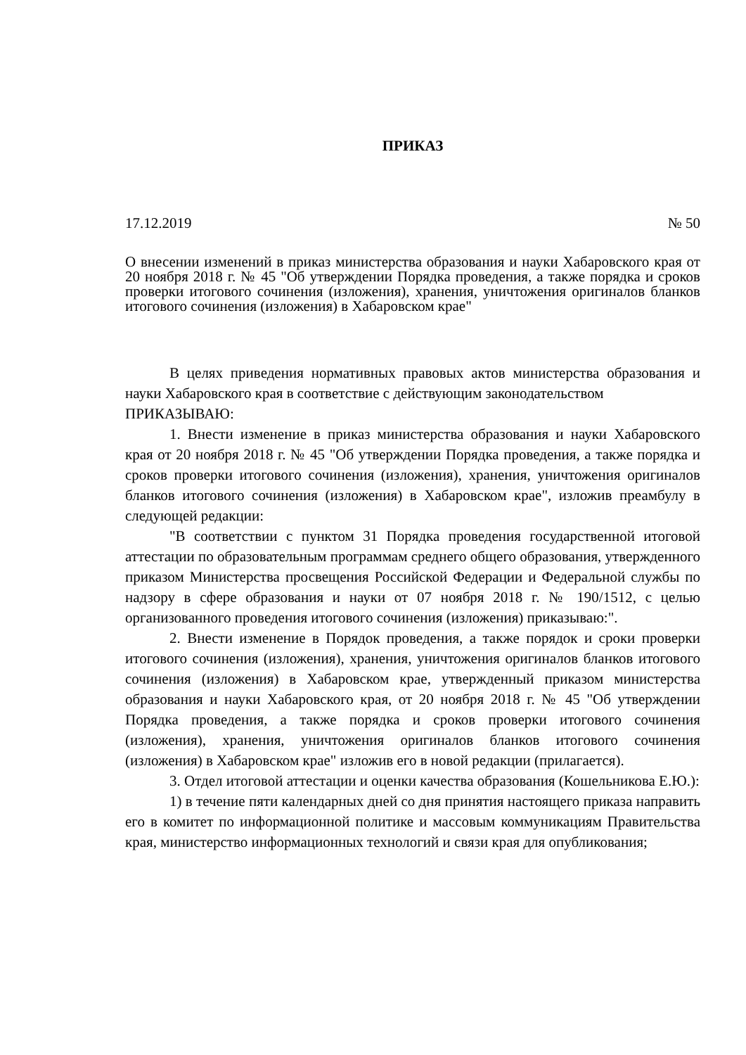ПРИКАЗ
17.12.2019 № 50
О внесении изменений в приказ министерства образования и науки Хабаровского края от 20 ноября 2018 г. № 45 "Об утверждении Порядка проведения, а также порядка и сроков проверки итогового сочинения (изложения), хранения, уничтожения оригиналов бланков итогового сочинения (изложения) в Хабаровском крае"
В целях приведения нормативных правовых актов министерства образования и науки Хабаровского края в соответствие с действующим законодательством
ПРИКАЗЫВАЮ:
1. Внести изменение в приказ министерства образования и науки Хабаровского края от 20 ноября 2018 г. № 45 "Об утверждении Порядка проведения, а также порядка и сроков проверки итогового сочинения (изложения), хранения, уничтожения оригиналов бланков итогового сочинения (изложения) в Хабаровском крае", изложив преамбулу в следующей редакции:
"В соответствии с пунктом 31 Порядка проведения государственной итоговой аттестации по образовательным программам среднего общего образования, утвержденного приказом Министерства просвещения Российской Федерации и Федеральной службы по надзору в сфере образования и науки от 07 ноября 2018 г. № 190/1512, с целью организованного проведения итогового сочинения (изложения) приказываю:".
2. Внести изменение в Порядок проведения, а также порядок и сроки проверки итогового сочинения (изложения), хранения, уничтожения оригиналов бланков итогового сочинения (изложения) в Хабаровском крае, утвержденный приказом министерства образования и науки Хабаровского края, от 20 ноября 2018 г. № 45 "Об утверждении Порядка проведения, а также порядка и сроков проверки итогового сочинения (изложения), хранения, уничтожения оригиналов бланков итогового сочинения (изложения) в Хабаровском крае" изложив его в новой редакции (прилагается).
3. Отдел итоговой аттестации и оценки качества образования (Кошельникова Е.Ю.):
1) в течение пяти календарных дней со дня принятия настоящего приказа направить его в комитет по информационной политике и массовым коммуникациям Правительства края, министерство информационных технологий и связи края для опубликования;